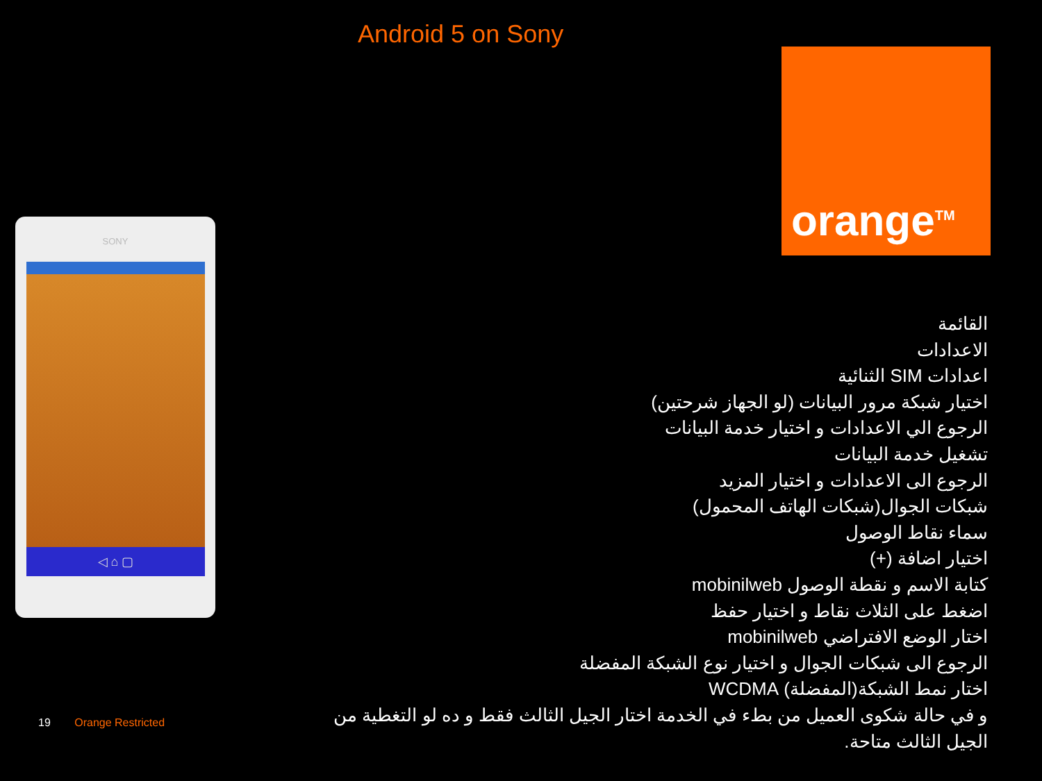Android 5 on Sony
orange<sup>TM</sup>
SONY
◁ ⌂ ▢
القائمة
الاعدادات
اعدادات SIM الثنائية
اختيار شبكة مرور البيانات (لو الجهاز شرحتين)
الرجوع الي الاعدادات و اختيار خدمة البيانات
تشغيل خدمة البيانات
الرجوع الى الاعدادات و اختيار المزيد
شبكات الجوال(شبكات الهاتف المحمول)
سماء نقاط الوصول
اختيار اضافة (+)
كتابة الاسم و نقطة الوصول mobinilweb
اضغط على الثلاث نقاط و اختيار حفظ
اختار الوضع الافتراضي mobinilweb
الرجوع الى شبكات الجوال و اختيار نوع الشبكة المفضلة
اختار نمط الشبكة(المفضلة) WCDMA
و في حالة شكوى العميل من بطء في الخدمة اختار الجيل الثالث فقط و ده لو التغطية من الجيل الثالث متاحة.
19 Orange Restricted